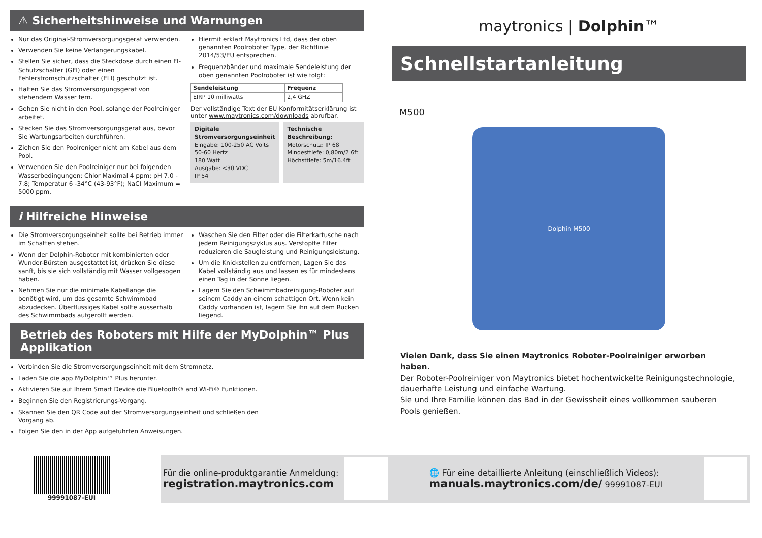⚠ Sicherheitshinweise und Warnungen
Nur das Original-Stromversorgungsgerät verwenden.
Verwenden Sie keine Verlängerungskabel.
Stellen Sie sicher, dass die Steckdose durch einen FI-Schutzschalter (GFI) oder einen Fehlerstromschutzschalter (ELI) geschützt ist.
Halten Sie das Stromversorgungsgerät von stehendem Wasser fern.
Gehen Sie nicht in den Pool, solange der Poolreiniger arbeitet.
Stecken Sie das Stromversorgungsgerät aus, bevor Sie Wartungsarbeiten durchführen.
Ziehen Sie den Poolreniger nicht am Kabel aus dem Pool.
Verwenden Sie den Poolreiniger nur bei folgenden Wasserbedingungen: Chlor Maximal 4 ppm; pH 7.0 - 7.8; Temperatur 6 -34°C (43-93°F); NaCI Maximum = 5000 ppm.
Hiermit erklärt Maytronics Ltd, dass der oben genannten Poolroboter Type, der Richtlinie 2014/53/EU entsprechen.
Frequenzbänder und maximale Sendeleistung der oben genannten Poolroboter ist wie folgt:
| Sendeleistung | Frequenz |
| --- | --- |
| EIRP 10 milliwatts | 2,4 GHZ |
Der vollständige Text der EU Konformitätserklärung ist unter www.maytronics.com/downloads abrufbar.
Digitale Stromversorgungseinheit
Eingabe: 100-250 AC Volts
50-60 Hertz
180 Watt
Ausgabe: <30 VDC
IP 54
Technische Beschreibung:
Motorschutz: IP 68
Mindesttiefe: 0,80m/2.6ft
Höchsttiefe: 5m/16.4ft
i Hilfreiche Hinweise
Die Stromversorgungseinheit sollte bei Betrieb immer im Schatten stehen.
Wenn der Dolphin-Roboter mit kombinierten oder Wunder-Bürsten ausgestattet ist, drücken Sie diese sanft, bis sie sich vollständig mit Wasser vollgesogen haben.
Nehmen Sie nur die minimale Kabellänge die benötigt wird, um das gesamte Schwimmbad abzudecken. Überflüssiges Kabel sollte ausserhalb des Schwimmbads aufgerollt werden.
Waschen Sie den Filter oder die Filterkartusche nach jedem Reinigungszyklus aus. Verstopfte Filter reduzieren die Saugleistung und Reinigungsleistung.
Um die Knickstellen zu entfernen, Lagen Sie das Kabel vollständig aus und lassen es für mindestens einen Tag in der Sonne liegen.
Lagern Sie den Schwimmbadreinigung-Roboter auf seinem Caddy an einem schattigen Ort. Wenn kein Caddy vorhanden ist, lagern Sie ihn auf dem Rücken liegend.
Betrieb des Roboters mit Hilfe der MyDolphin™ Plus Applikation
Verbinden Sie die Stromversorgungseinheit mit dem Stromnetz.
Laden Sie die app MyDolphin™ Plus herunter.
Aktivieren Sie auf Ihrem Smart Device die Bluetooth® and Wi-Fi® Funktionen.
Beginnen Sie den Registrierungs-Vorgang.
Skannen Sie den QR Code auf der Stromversorgungseinheit und schließen den Vorgang ab.
Folgen Sie den in der App aufgeführten Anweisungen.
maytronics | Dolphin™
Schnellstartanleitung
M500
Dolphin M500
Vielen Dank, dass Sie einen Maytronics Roboter-Poolreiniger erworben haben.
Der Roboter-Poolreiniger von Maytronics bietet hochentwickelte Reinigungstechnologie, dauerhafte Leistung und einfache Wartung.
Sie und Ihre Familie können das Bad in der Gewissheit eines vollkommen sauberen Pools genießen.
99991087-EUI
Für die online-produktgarantie Anmeldung:
registration.maytronics.com
🌐 Für eine detaillierte Anleitung (einschließlich Videos):
manuals.maytronics.com/de/ 99991087-EUI